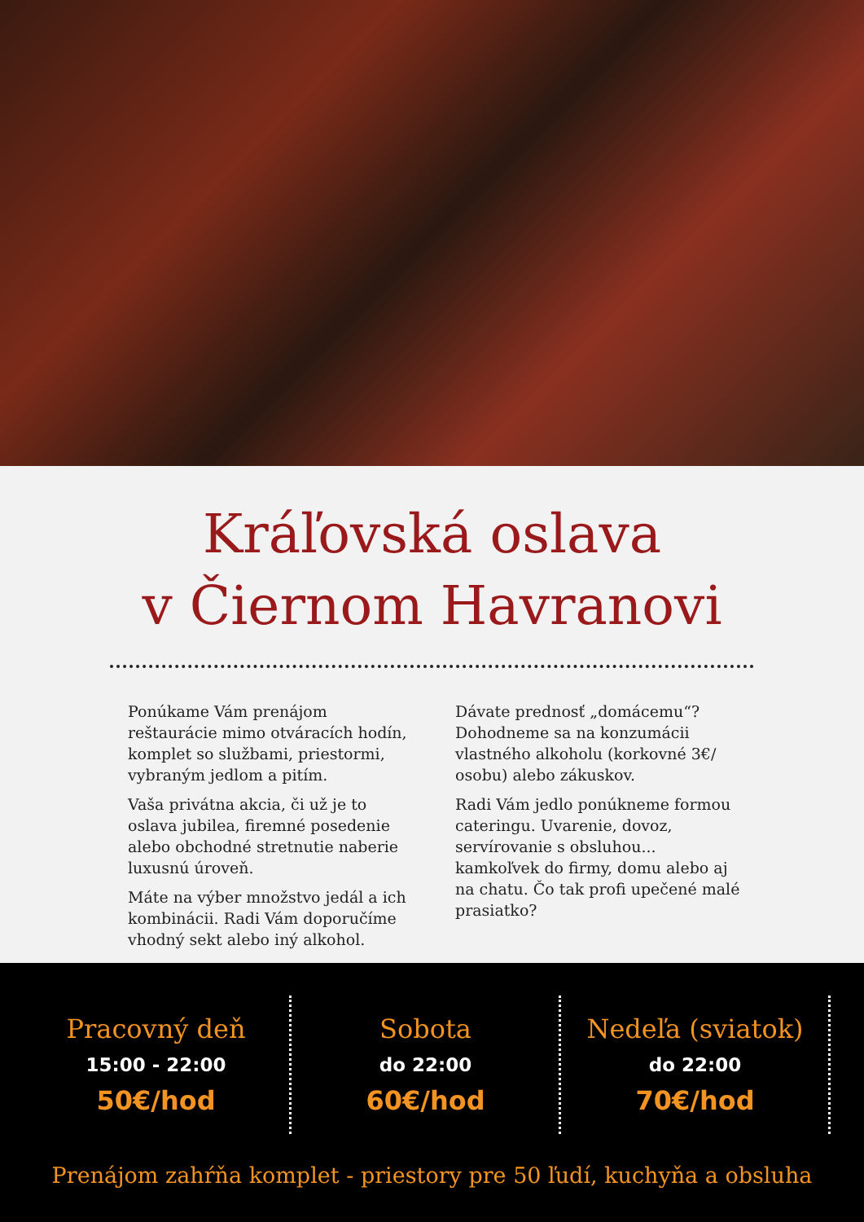Kráľovská oslava
v Čiernom Havranovi
Ponúkame Vám prenájom reštaurácie mimo otváracích hodín, komplet so službami, priestormi, vybraným jedlom a pitím.
Vaša privátna akcia, či už je to oslava jubilea, firemné posedenie alebo obchodné stretnutie naberie luxusnú úroveň.
Máte na výber množstvo jedál a ich kombinácii. Radi Vám doporučíme vhodný sekt alebo iný alkohol.
Dávate prednosť „domácemu“? Dohodneme sa na konzumácii vlastného alkoholu (korkovné 3€/ osobu) alebo zákuskov.
Radi Vám jedlo ponúkneme formou cateringu. Uvarenie, dovoz, servírovanie s obsluhou... kamkoľvek do firmy, domu alebo aj na chatu. Čo tak profi upečené malé prasiatko?
Pracovný deň
15:00 - 22:00
50€/hod
Sobota
do 22:00
60€/hod
Nedeľa (sviatok)
do 22:00
70€/hod
Prenájom zahŕňa komplet - priestory pre 50 ľudí, kuchyňa a obsluha